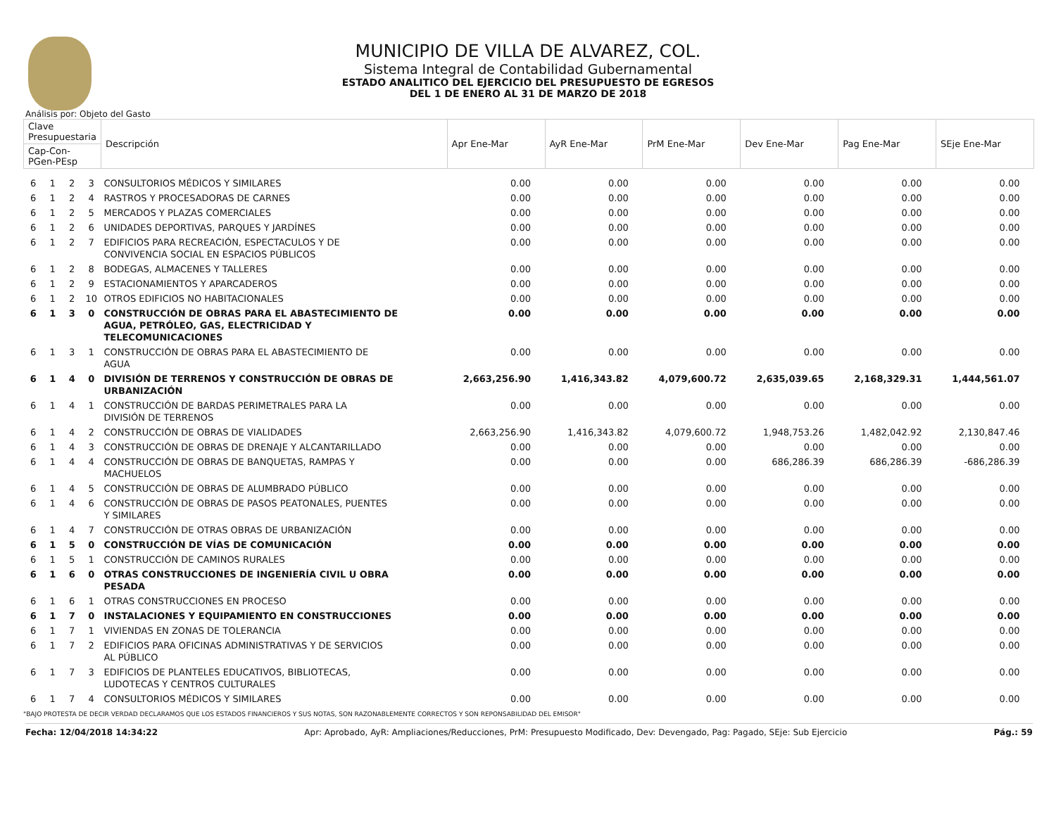MUNICIPIO DE VILLA DE ALVAREZ, COL.
Sistema Integral de Contabilidad Gubernamental
ESTADO ANALITICO DEL EJERCICIO DEL PRESUPUESTO DE EGRESOS
DEL 1 DE ENERO AL 31 DE MARZO DE 2018
Análisis por: Objeto del Gasto
| Clave Presupuestaria | | | | Descripción | Apr Ene-Mar | AyR Ene-Mar | PrM Ene-Mar | Dev Ene-Mar | Pag Ene-Mar | SEje Ene-Mar |
| --- | --- | --- | --- | --- | --- | --- | --- | --- | --- | --- |
| Cap-Con-PGen-PEsp | | | | | | | | | | |
| 6 | 1 | 2 | 3 | CONSULTORIOS MÉDICOS Y SIMILARES | 0.00 | 0.00 | 0.00 | 0.00 | 0.00 | 0.00 |
| 6 | 1 | 2 | 4 | RASTROS Y PROCESADORAS DE CARNES | 0.00 | 0.00 | 0.00 | 0.00 | 0.00 | 0.00 |
| 6 | 1 | 2 | 5 | MERCADOS Y PLAZAS COMERCIALES | 0.00 | 0.00 | 0.00 | 0.00 | 0.00 | 0.00 |
| 6 | 1 | 2 | 6 | UNIDADES DEPORTIVAS, PARQUES Y JARDÍNES | 0.00 | 0.00 | 0.00 | 0.00 | 0.00 | 0.00 |
| 6 | 1 | 2 | 7 | EDIFICIOS PARA RECREACIÓN, ESPECTACULOS Y DE CONVIVENCIA SOCIAL EN ESPACIOS PÚBLICOS | 0.00 | 0.00 | 0.00 | 0.00 | 0.00 | 0.00 |
| 6 | 1 | 2 | 8 | BODEGAS, ALMACENES Y TALLERES | 0.00 | 0.00 | 0.00 | 0.00 | 0.00 | 0.00 |
| 6 | 1 | 2 | 9 | ESTACIONAMIENTOS Y APARCADEROS | 0.00 | 0.00 | 0.00 | 0.00 | 0.00 | 0.00 |
| 6 | 1 | 2 | 10 | OTROS EDIFICIOS NO HABITACIONALES | 0.00 | 0.00 | 0.00 | 0.00 | 0.00 | 0.00 |
| 6 | 1 | 3 | 0 | CONSTRUCCIÓN DE OBRAS PARA EL ABASTECIMIENTO DE AGUA, PETRÓLEO, GAS, ELECTRICIDAD Y TELECOMUNICACIONES | 0.00 | 0.00 | 0.00 | 0.00 | 0.00 | 0.00 |
| 6 | 1 | 3 | 1 | CONSTRUCCIÓN DE OBRAS PARA EL ABASTECIMIENTO DE AGUA | 0.00 | 0.00 | 0.00 | 0.00 | 0.00 | 0.00 |
| 6 | 1 | 4 | 0 | DIVISIÓN DE TERRENOS Y CONSTRUCCIÓN DE OBRAS DE URBANIZACIÓN | 2,663,256.90 | 1,416,343.82 | 4,079,600.72 | 2,635,039.65 | 2,168,329.31 | 1,444,561.07 |
| 6 | 1 | 4 | 1 | CONSTRUCCIÓN DE BARDAS PERIMETRALES PARA LA DIVISIÓN DE TERRENOS | 0.00 | 0.00 | 0.00 | 0.00 | 0.00 | 0.00 |
| 6 | 1 | 4 | 2 | CONSTRUCCIÓN DE OBRAS DE VIALIDADES | 2,663,256.90 | 1,416,343.82 | 4,079,600.72 | 1,948,753.26 | 1,482,042.92 | 2,130,847.46 |
| 6 | 1 | 4 | 3 | CONSTRUCCIÓN DE OBRAS DE DRENAJE Y ALCANTARILLADO | 0.00 | 0.00 | 0.00 | 0.00 | 0.00 | 0.00 |
| 6 | 1 | 4 | 4 | CONSTRUCCIÓN DE OBRAS DE BANQUETAS, RAMPAS Y MACHUELOS | 0.00 | 0.00 | 0.00 | 686,286.39 | 686,286.39 | -686,286.39 |
| 6 | 1 | 4 | 5 | CONSTRUCCIÓN DE OBRAS DE ALUMBRADO PÚBLICO | 0.00 | 0.00 | 0.00 | 0.00 | 0.00 | 0.00 |
| 6 | 1 | 4 | 6 | CONSTRUCCIÓN DE OBRAS DE PASOS PEATONALES, PUENTES Y SIMILARES | 0.00 | 0.00 | 0.00 | 0.00 | 0.00 | 0.00 |
| 6 | 1 | 4 | 7 | CONSTRUCCIÓN DE OTRAS OBRAS DE URBANIZACIÓN | 0.00 | 0.00 | 0.00 | 0.00 | 0.00 | 0.00 |
| 6 | 1 | 5 | 0 | CONSTRUCCIÓN DE VÍAS DE COMUNICACIÓN | 0.00 | 0.00 | 0.00 | 0.00 | 0.00 | 0.00 |
| 6 | 1 | 5 | 1 | CONSTRUCCIÓN DE CAMINOS RURALES | 0.00 | 0.00 | 0.00 | 0.00 | 0.00 | 0.00 |
| 6 | 1 | 6 | 0 | OTRAS CONSTRUCCIONES DE INGENIERÍA CIVIL U OBRA PESADA | 0.00 | 0.00 | 0.00 | 0.00 | 0.00 | 0.00 |
| 6 | 1 | 6 | 1 | OTRAS CONSTRUCCIONES EN PROCESO | 0.00 | 0.00 | 0.00 | 0.00 | 0.00 | 0.00 |
| 6 | 1 | 7 | 0 | INSTALACIONES Y EQUIPAMIENTO EN CONSTRUCCIONES | 0.00 | 0.00 | 0.00 | 0.00 | 0.00 | 0.00 |
| 6 | 1 | 7 | 1 | VIVIENDAS EN ZONAS DE TOLERANCIA | 0.00 | 0.00 | 0.00 | 0.00 | 0.00 | 0.00 |
| 6 | 1 | 7 | 2 | EDIFICIOS PARA OFICINAS ADMINISTRATIVAS Y DE SERVICIOS AL PÚBLICO | 0.00 | 0.00 | 0.00 | 0.00 | 0.00 | 0.00 |
| 6 | 1 | 7 | 3 | EDIFICIOS DE PLANTELES EDUCATIVOS, BIBLIOTECAS, LUDOTECAS Y CENTROS CULTURALES | 0.00 | 0.00 | 0.00 | 0.00 | 0.00 | 0.00 |
| 6 | 1 | 7 | 4 | CONSULTORIOS MÉDICOS Y SIMILARES | 0.00 | 0.00 | 0.00 | 0.00 | 0.00 | 0.00 |
"BAJO PROTESTA DE DECIR VERDAD DECLARAMOS QUE LOS ESTADOS FINANCIEROS Y SUS NOTAS, SON RAZONABLEMENTE CORRECTOS Y SON REPONSABILIDAD DEL EMISOR"
Fecha: 12/04/2018 14:34:22 Apr: Aprobado, AyR: Ampliaciones/Reducciones, PrM: Presupuesto Modificado, Dev: Devengado, Pag: Pagado, SEje: Sub Ejercicio Pág.: 59